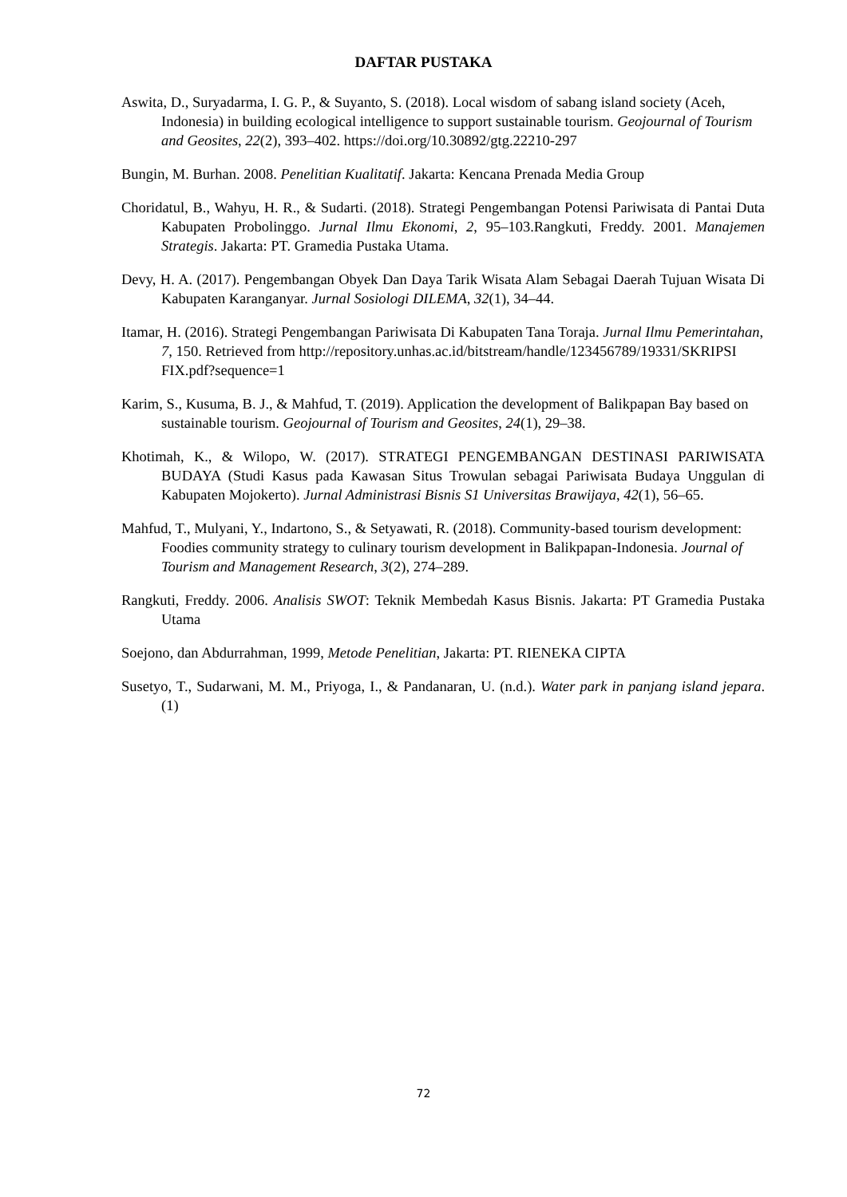DAFTAR PUSTAKA
Aswita, D., Suryadarma, I. G. P., & Suyanto, S. (2018). Local wisdom of sabang island society (Aceh, Indonesia) in building ecological intelligence to support sustainable tourism. Geojournal of Tourism and Geosites, 22(2), 393–402. https://doi.org/10.30892/gtg.22210-297
Bungin, M. Burhan. 2008. Penelitian Kualitatif. Jakarta: Kencana Prenada Media Group
Choridatul, B., Wahyu, H. R., & Sudarti. (2018). Strategi Pengembangan Potensi Pariwisata di Pantai Duta Kabupaten Probolinggo. Jurnal Ilmu Ekonomi, 2, 95–103.Rangkuti, Freddy. 2001. Manajemen Strategis. Jakarta: PT. Gramedia Pustaka Utama.
Devy, H. A. (2017). Pengembangan Obyek Dan Daya Tarik Wisata Alam Sebagai Daerah Tujuan Wisata Di Kabupaten Karanganyar. Jurnal Sosiologi DILEMA, 32(1), 34–44.
Itamar, H. (2016). Strategi Pengembangan Pariwisata Di Kabupaten Tana Toraja. Jurnal Ilmu Pemerintahan, 7, 150. Retrieved from http://repository.unhas.ac.id/bitstream/handle/123456789/19331/SKRIPSI FIX.pdf?sequence=1
Karim, S., Kusuma, B. J., & Mahfud, T. (2019). Application the development of Balikpapan Bay based on sustainable tourism. Geojournal of Tourism and Geosites, 24(1), 29–38.
Khotimah, K., & Wilopo, W. (2017). STRATEGI PENGEMBANGAN DESTINASI PARIWISATA BUDAYA (Studi Kasus pada Kawasan Situs Trowulan sebagai Pariwisata Budaya Unggulan di Kabupaten Mojokerto). Jurnal Administrasi Bisnis S1 Universitas Brawijaya, 42(1), 56–65.
Mahfud, T., Mulyani, Y., Indartono, S., & Setyawati, R. (2018). Community-based tourism development: Foodies community strategy to culinary tourism development in Balikpapan-Indonesia. Journal of Tourism and Management Research, 3(2), 274–289.
Rangkuti, Freddy. 2006. Analisis SWOT: Teknik Membedah Kasus Bisnis. Jakarta: PT Gramedia Pustaka Utama
Soejono, dan Abdurrahman, 1999, Metode Penelitian, Jakarta: PT. RIENEKA CIPTA
Susetyo, T., Sudarwani, M. M., Priyoga, I., & Pandanaran, U. (n.d.). Water park in panjang island jepara. (1)
72